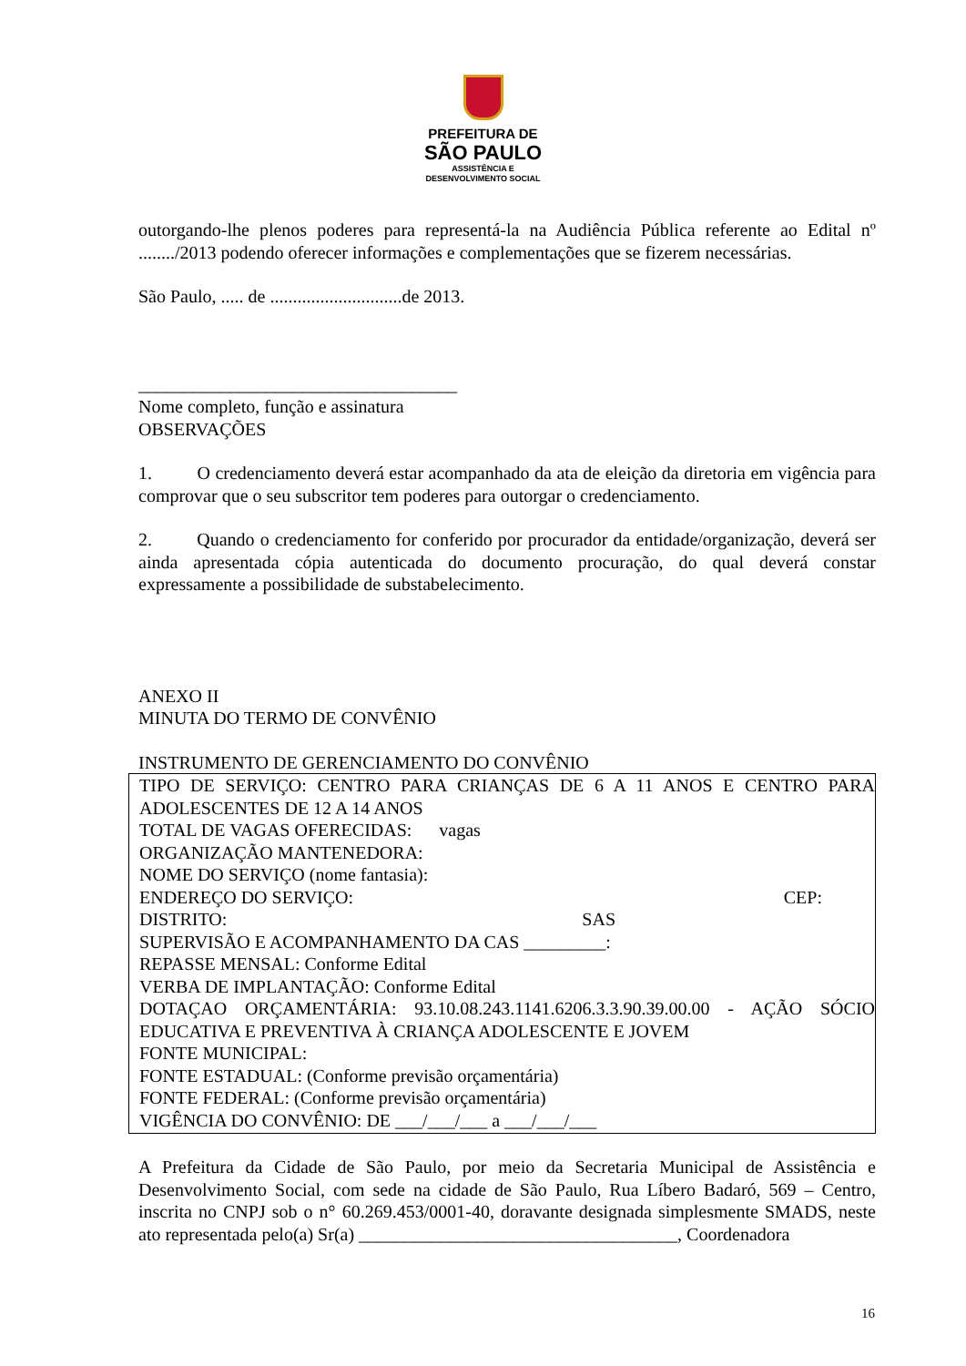PREFEITURA DE
SÃO PAULO
ASSISTÊNCIA E
DESENVOLVIMENTO SOCIAL
outorgando-lhe plenos poderes para representá-la na Audiência Pública referente ao Edital nº ......../2013 podendo oferecer informações e complementações que se fizerem necessárias.
São Paulo, ..... de .............................de 2013.
___________________________________
Nome completo, função e assinatura
OBSERVAÇÕES
1. O credenciamento deverá estar acompanhado da ata de eleição da diretoria em vigência para comprovar que o seu subscritor tem poderes para outorgar o credenciamento.
2. Quando o credenciamento for conferido por procurador da entidade/organização, deverá ser ainda apresentada cópia autenticada do documento procuração, do qual deverá constar expressamente a possibilidade de substabelecimento.
ANEXO II
MINUTA DO TERMO DE CONVÊNIO
INSTRUMENTO DE GERENCIAMENTO DO CONVÊNIO
TIPO DE SERVIÇO: CENTRO PARA CRIANÇAS DE 6 A 11 ANOS E CENTRO PARA ADOLESCENTES DE 12 A 14 ANOS
TOTAL DE VAGAS OFERECIDAS: vagas
ORGANIZAÇÃO MANTENEDORA:
NOME DO SERVIÇO (nome fantasia):
ENDEREÇO DO SERVIÇO: CEP:
DISTRITO: SAS
SUPERVISÃO E ACOMPANHAMENTO DA CAS _________:
REPASSE MENSAL: Conforme Edital
VERBA DE IMPLANTAÇÃO: Conforme Edital
DOTAÇAO ORÇAMENTÁRIA: 93.10.08.243.1141.6206.3.3.90.39.00.00 - AÇÃO SÓCIO EDUCATIVA E PREVENTIVA À CRIANÇA ADOLESCENTE E JOVEM
FONTE MUNICIPAL:
FONTE ESTADUAL: (Conforme previsão orçamentária)
FONTE FEDERAL: (Conforme previsão orçamentária)
VIGÊNCIA DO CONVÊNIO: DE ___/___/___ a ___/___/___
A Prefeitura da Cidade de São Paulo, por meio da Secretaria Municipal de Assistência e Desenvolvimento Social, com sede na cidade de São Paulo, Rua Líbero Badaró, 569 – Centro, inscrita no CNPJ sob o n° 60.269.453/0001-40, doravante designada simplesmente SMADS, neste ato representada pelo(a) Sr(a) ___________________________________, Coordenadora
16